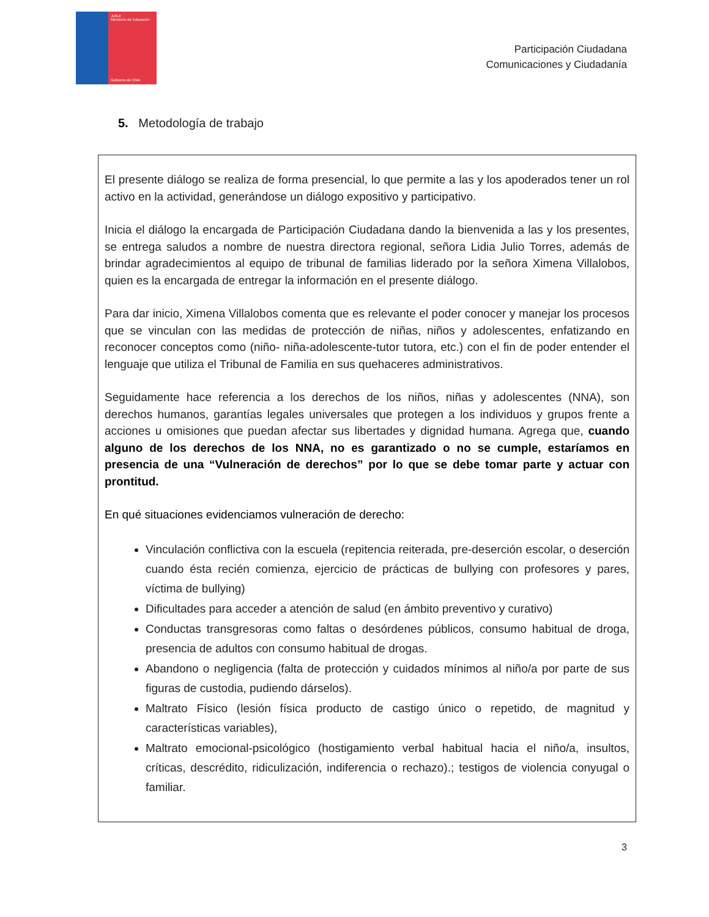JUNJI
Ministerio de Educación
Gobierno de Chile
Participación Ciudadana
Comunicaciones y Ciudadanía
5. Metodología de trabajo
El presente diálogo se realiza de forma presencial, lo que permite a las y los apoderados tener un rol activo en la actividad, generándose un diálogo expositivo y participativo.
Inicia el diálogo la encargada de Participación Ciudadana dando la bienvenida a las y los presentes, se entrega saludos a nombre de nuestra directora regional, señora Lidia Julio Torres, además de brindar agradecimientos al equipo de tribunal de familias liderado por la señora Ximena Villalobos, quien es la encargada de entregar la información en el presente diálogo.
Para dar inicio, Ximena Villalobos comenta que es relevante el poder conocer y manejar los procesos que se vinculan con las medidas de protección de niñas, niños y adolescentes, enfatizando en reconocer conceptos como (niño- niña-adolescente-tutor tutora, etc.) con el fin de poder entender el lenguaje que utiliza el Tribunal de Familia en sus quehaceres administrativos.
Seguidamente hace referencia a los derechos de los niños, niñas y adolescentes (NNA), son derechos humanos, garantías legales universales que protegen a los individuos y grupos frente a acciones u omisiones que puedan afectar sus libertades y dignidad humana. Agrega que, cuando alguno de los derechos de los NNA, no es garantizado o no se cumple, estaríamos en presencia de una “Vulneración de derechos” por lo que se debe tomar parte y actuar con prontitud.
En qué situaciones evidenciamos vulneración de derecho:
Vinculación conflictiva con la escuela (repitencia reiterada, pre-deserción escolar, o deserción cuando ésta recién comienza, ejercicio de prácticas de bullying con profesores y pares, víctima de bullying)
Dificultades para acceder a atención de salud (en ámbito preventivo y curativo)
Conductas transgresoras como faltas o desórdenes públicos, consumo habitual de droga, presencia de adultos con consumo habitual de drogas.
Abandono o negligencia (falta de protección y cuidados mínimos al niño/a por parte de sus figuras de custodia, pudiendo dárselos).
Maltrato Físico (lesión física producto de castigo único o repetido, de magnitud y características variables),
Maltrato emocional-psicológico (hostigamiento verbal habitual hacia el niño/a, insultos, críticas, descrédito, ridiculización, indiferencia o rechazo).; testigos de violencia conyugal o familiar.
3